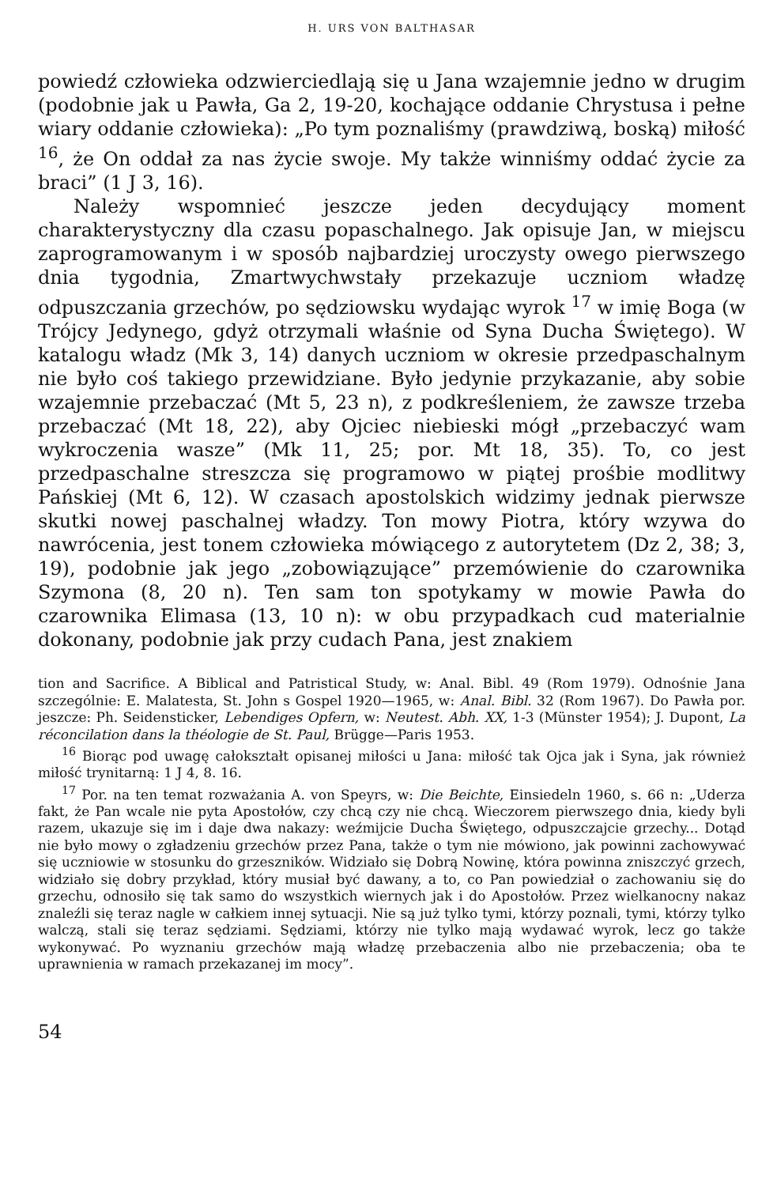H. URS VON BALTHASAR
powiedź człowieka odzwierciedlają się u Jana wzajemnie jedno w drugim (podobnie jak u Pawła, Ga 2, 19-20, kochające oddanie Chrystusa i pełne wiary oddanie człowieka): „Po tym poznaliśmy (prawdziwą, boską) miłość <sup>16</sup>, że On oddał za nas życie swoje. My także winniśmy oddać życie za braci” (1 J 3, 16).
Należy wspomnieć jeszcze jeden decydujący moment charakterystyczny dla czasu popaschalnego. Jak opisuje Jan, w miejscu zaprogramowanym i w sposób najbardziej uroczysty owego pierwszego dnia tygodnia, Zmartwychwstały przekazuje uczniom władzę odpuszczania grzechów, po sędziowsku wydając wyrok <sup>17</sup> w imię Boga (w Trójcy Jedynego, gdyż otrzymali właśnie od Syna Ducha Świętego). W katalogu władz (Mk 3, 14) danych uczniom w okresie przedpaschalnym nie było coś takiego przewidziane. Było jedynie przykazanie, aby sobie wzajemnie przebaczać (Mt 5, 23 n), z podkreśleniem, że zawsze trzeba przebaczać (Mt 18, 22), aby Ojciec niebieski mógł „przebaczyć wam wykroczenia wasze” (Mk 11, 25; por. Mt 18, 35). To, co jest przedpaschalne streszcza się programowo w piątej prośbie modlitwy Pańskiej (Mt 6, 12). W czasach apostolskich widzimy jednak pierwsze skutki nowej paschalnej władzy. Ton mowy Piotra, który wzywa do nawrócenia, jest tonem człowieka mówiącego z autorytetem (Dz 2, 38; 3, 19), podobnie jak jego „zobowiązujące” przemówienie do czarownika Szymona (8, 20 n). Ten sam ton spotykamy w mowie Pawła do czarownika Elimasa (13, 10 n): w obu przypadkach cud materialnie dokonany, podobnie jak przy cudach Pana, jest znakiem
tion and Sacrifice. A Biblical and Patristical Study, w: Anal. Bibl. 49 (Rom 1979). Odnośnie Jana szczególnie: E. Malatesta, St. John s Gospel 1920—1965, w: Anal. Bibl. 32 (Rom 1967). Do Pawła por. jeszcze: Ph. Seidensticker, Lebendiges Opfern, w: Neutest. Abh. XX, 1-3 (Münster 1954); J. Dupont, La réconcilation dans la théologie de St. Paul, Brügge—Paris 1953.
<sup>16</sup> Biorąc pod uwagę całokształt opisanej miłości u Jana: miłość tak Ojca jak i Syna, jak również miłość trynitarną: 1 J 4, 8. 16.
<sup>17</sup> Por. na ten temat rozważania A. von Speyrs, w: Die Beichte, Einsiedeln 1960, s. 66 n: „Uderza fakt, że Pan wcale nie pyta Apostołów, czy chcą czy nie chcą. Wieczorem pierwszego dnia, kiedy byli razem, ukazuje się im i daje dwa nakazy: weźmijcie Ducha Świętego, odpuszczajcie grzechy... Dotąd nie było mowy o zgładzeniu grzechów przez Pana, także o tym nie mówiono, jak powinni zachowywać się uczniowie w stosunku do grzeszników. Widziało się Dobrą Nowinę, która powinna zniszczyć grzech, widziało się dobry przykład, który musiał być dawany, a to, co Pan powiedział o zachowaniu się do grzechu, odnosiło się tak samo do wszystkich wiernych jak i do Apostołów. Przez wielkanocny nakaz znaleźli się teraz nagle w całkiem innej sytuacji. Nie są już tylko tymi, którzy poznali, tymi, którzy tylko walczą, stali się teraz sędziami. Sędziami, którzy nie tylko mają wydawać wyrok, lecz go także wykonywać. Po wyznaniu grzechów mają władzę przebaczenia albo nie przebaczenia; oba te uprawnienia w ramach przekazanej im mocy”.
54